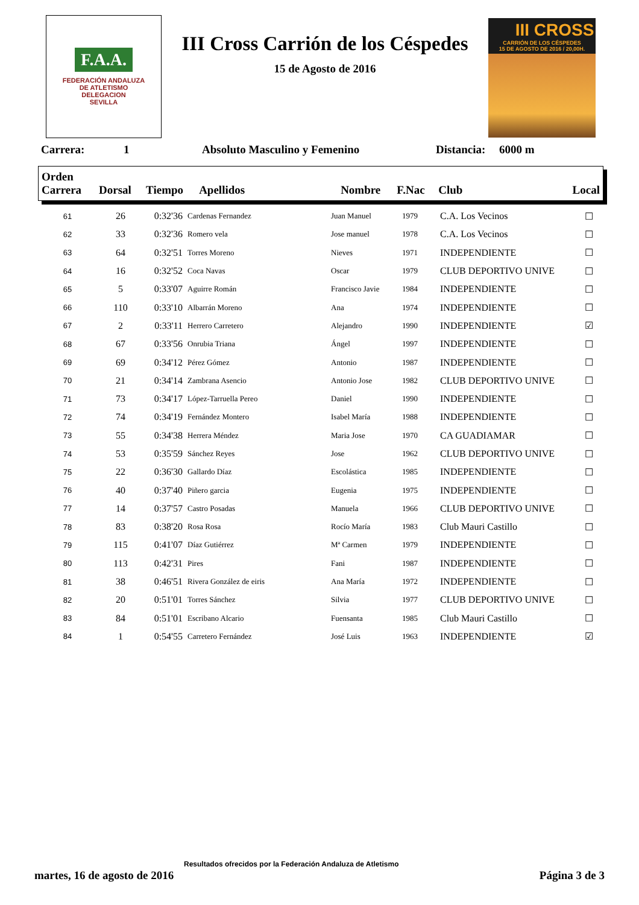F.A.A.
FEDERACIÓN ANDALUZA
DE ATLETISMO
DELEGACION
SEVILLA
III Cross Carrión de los Céspedes
15 de Agosto de 2016
III CROSS
CARRIÓN DE LOS CÉSPEDES
15 DE AGOSTO DE 2016 / 20,00H.
Carrera: 1 Absoluto Masculino y Femenino Distancia: 6000 m
| Orden Carrera | Dorsal | Tiempo | Apellidos | Nombre | F.Nac | Club | Local |
| --- | --- | --- | --- | --- | --- | --- | --- |
| 61 | 26 | 0:32'36 | Cardenas Fernandez | Juan Manuel | 1979 | C.A. Los Vecinos | ☐ |
| 62 | 33 | 0:32'36 | Romero vela | Jose manuel | 1978 | C.A. Los Vecinos | ☐ |
| 63 | 64 | 0:32'51 | Torres Moreno | Nieves | 1971 | INDEPENDIENTE | ☐ |
| 64 | 16 | 0:32'52 | Coca Navas | Oscar | 1979 | CLUB DEPORTIVO UNIVE | ☐ |
| 65 | 5 | 0:33'07 | Aguirre Román | Francisco Javie | 1984 | INDEPENDIENTE | ☐ |
| 66 | 110 | 0:33'10 | Albarrán Moreno | Ana | 1974 | INDEPENDIENTE | ☐ |
| 67 | 2 | 0:33'11 | Herrero Carretero | Alejandro | 1990 | INDEPENDIENTE | ☑ |
| 68 | 67 | 0:33'56 | Onrubia Triana | Ángel | 1997 | INDEPENDIENTE | ☐ |
| 69 | 69 | 0:34'12 | Pérez Gómez | Antonio | 1987 | INDEPENDIENTE | ☐ |
| 70 | 21 | 0:34'14 | Zambrana Asencio | Antonio Jose | 1982 | CLUB DEPORTIVO UNIVE | ☐ |
| 71 | 73 | 0:34'17 | López-Tarruella Pereo | Daniel | 1990 | INDEPENDIENTE | ☐ |
| 72 | 74 | 0:34'19 | Fernández Montero | Isabel María | 1988 | INDEPENDIENTE | ☐ |
| 73 | 55 | 0:34'38 | Herrera Méndez | Maria Jose | 1970 | CA GUADIAMAR | ☐ |
| 74 | 53 | 0:35'59 | Sánchez Reyes | Jose | 1962 | CLUB DEPORTIVO UNIVE | ☐ |
| 75 | 22 | 0:36'30 | Gallardo Díaz | Escolástica | 1985 | INDEPENDIENTE | ☐ |
| 76 | 40 | 0:37'40 | Piñero garcia | Eugenia | 1975 | INDEPENDIENTE | ☐ |
| 77 | 14 | 0:37'57 | Castro Posadas | Manuela | 1966 | CLUB DEPORTIVO UNIVE | ☐ |
| 78 | 83 | 0:38'20 | Rosa Rosa | Rocío María | 1983 | Club Mauri Castillo | ☐ |
| 79 | 115 | 0:41'07 | Díaz Gutiérrez | Mª Carmen | 1979 | INDEPENDIENTE | ☐ |
| 80 | 113 | 0:42'31 | Pires | Fani | 1987 | INDEPENDIENTE | ☐ |
| 81 | 38 | 0:46'51 | Rivera González de eiris | Ana María | 1972 | INDEPENDIENTE | ☐ |
| 82 | 20 | 0:51'01 | Torres Sánchez | Silvia | 1977 | CLUB DEPORTIVO UNIVE | ☐ |
| 83 | 84 | 0:51'01 | Escribano Alcario | Fuensanta | 1985 | Club Mauri Castillo | ☐ |
| 84 | 1 | 0:54'55 | Carretero Fernández | José Luis | 1963 | INDEPENDIENTE | ☑ |
Resultados ofrecidos por la Federación Andaluza de Atletismo
martes, 16 de agosto de 2016 Página 3 de 3